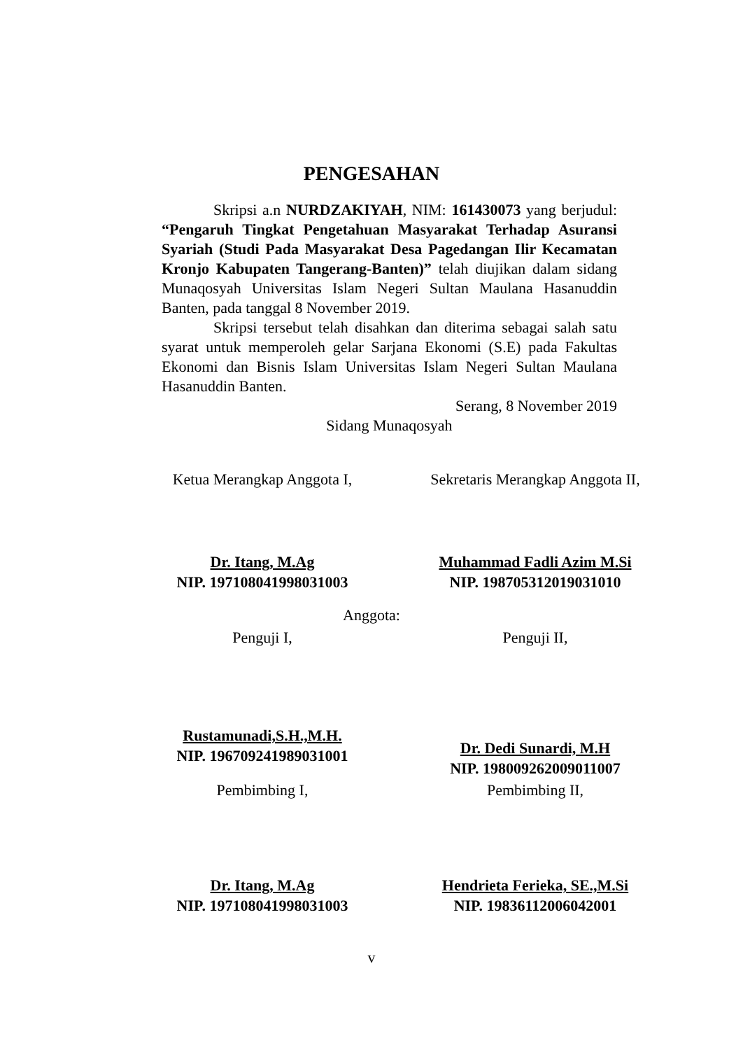PENGESAHAN
Skripsi a.n NURDZAKIYAH, NIM: 161430073 yang berjudul: “Pengaruh Tingkat Pengetahuan Masyarakat Terhadap Asuransi Syariah (Studi Pada Masyarakat Desa Pagedangan Ilir Kecamatan Kronjo Kabupaten Tangerang-Banten)” telah diujikan dalam sidang Munaqosyah Universitas Islam Negeri Sultan Maulana Hasanuddin Banten, pada tanggal 8 November 2019.
Skripsi tersebut telah disahkan dan diterima sebagai salah satu syarat untuk memperoleh gelar Sarjana Ekonomi (S.E) pada Fakultas Ekonomi dan Bisnis Islam Universitas Islam Negeri Sultan Maulana Hasanuddin Banten.
Serang, 8 November 2019
Sidang Munaqosyah
Ketua Merangkap Anggota I, Sekretaris Merangkap Anggota II,
Dr. Itang, M.Ag
NIP. 197108041998031003
Muhammad Fadli Azim M.Si
NIP. 198705312019031010
Anggota:
Penguji I, Penguji II,
Rustamunadi,S.H.,M.H.
NIP. 196709241989031001
Dr. Dedi Sunardi, M.H
NIP. 198009262009011007
Pembimbing I, Pembimbing II,
Dr. Itang, M.Ag
NIP. 197108041998031003
Hendrieta Ferieka, SE.,M.Si
NIP. 19836112006042001
v